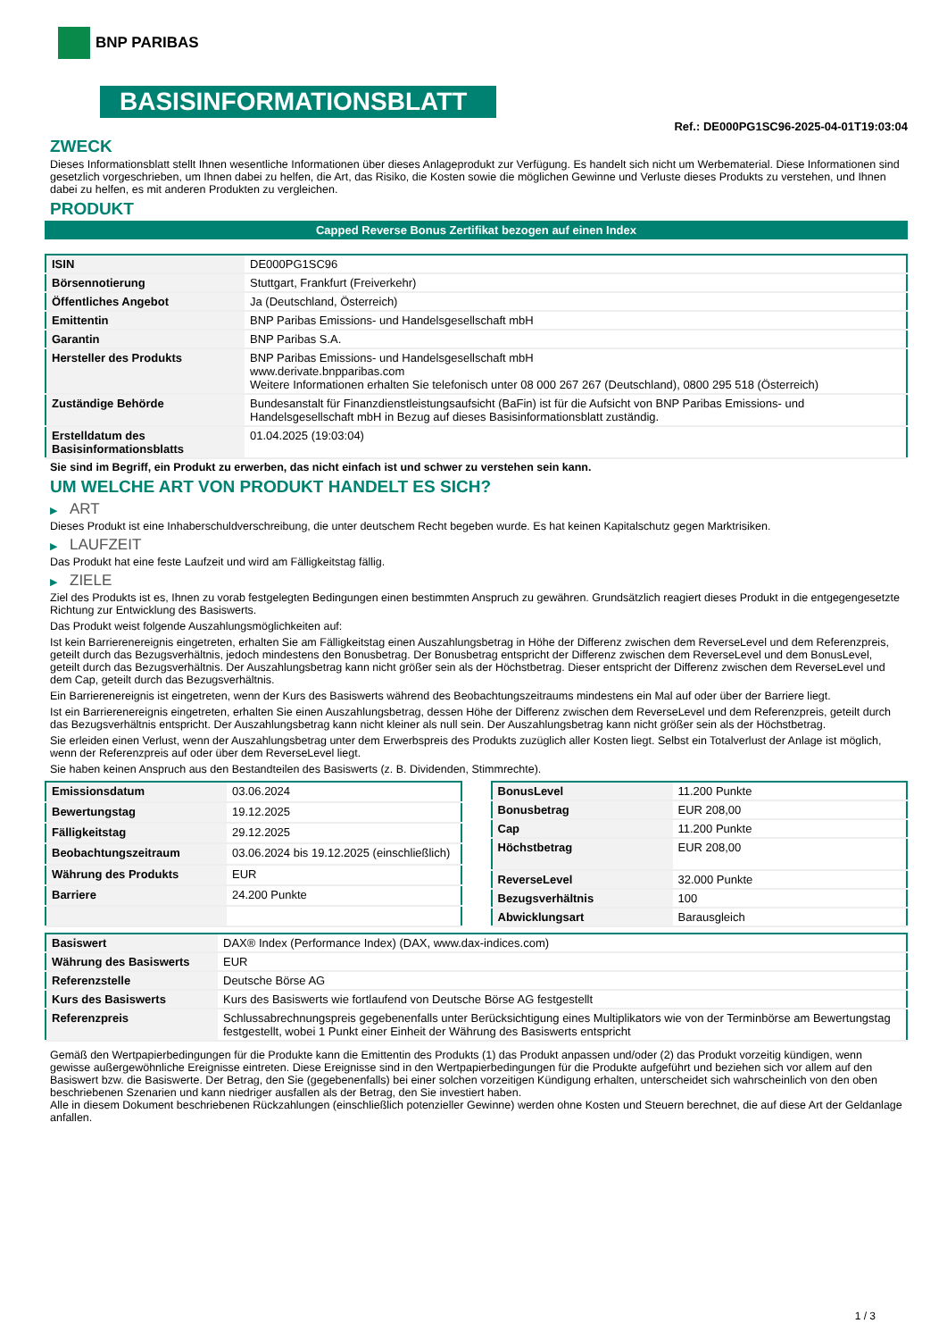BNP PARIBAS
BASISINFORMATIONSBLATT
Ref.: DE000PG1SC96-2025-04-01T19:03:04
ZWECK
Dieses Informationsblatt stellt Ihnen wesentliche Informationen über dieses Anlageprodukt zur Verfügung. Es handelt sich nicht um Werbematerial. Diese Informationen sind gesetzlich vorgeschrieben, um Ihnen dabei zu helfen, die Art, das Risiko, die Kosten sowie die möglichen Gewinne und Verluste dieses Produkts zu verstehen, und Ihnen dabei zu helfen, es mit anderen Produkten zu vergleichen.
PRODUKT
Capped Reverse Bonus Zertifikat bezogen auf einen Index
| ISIN | DE000PG1SC96 |
| Börsennotierung | Stuttgart, Frankfurt (Freiverkehr) |
| Öffentliches Angebot | Ja (Deutschland, Österreich) |
| Emittentin | BNP Paribas Emissions- und Handelsgesellschaft mbH |
| Garantin | BNP Paribas S.A. |
| Hersteller des Produkts | BNP Paribas Emissions- und Handelsgesellschaft mbH www.derivate.bnpparibas.com Weitere Informationen erhalten Sie telefonisch unter 08 000 267 267 (Deutschland), 0800 295 518 (Österreich) |
| Zuständige Behörde | Bundesanstalt für Finanzdienstleistungsaufsicht (BaFin) ist für die Aufsicht von BNP Paribas Emissions- und Handelsgesellschaft mbH in Bezug auf dieses Basisinformationsblatt zuständig. |
| Erstelldatum des Basisinformationsblatts | 01.04.2025 (19:03:04) |
Sie sind im Begriff, ein Produkt zu erwerben, das nicht einfach ist und schwer zu verstehen sein kann.
UM WELCHE ART VON PRODUKT HANDELT ES SICH?
▶ ART
Dieses Produkt ist eine Inhaberschuldverschreibung, die unter deutschem Recht begeben wurde. Es hat keinen Kapitalschutz gegen Marktrisiken.
▶ LAUFZEIT
Das Produkt hat eine feste Laufzeit und wird am Fälligkeitstag fällig.
▶ ZIELE
Ziel des Produkts ist es, Ihnen zu vorab festgelegten Bedingungen einen bestimmten Anspruch zu gewähren. Grundsätzlich reagiert dieses Produkt in die entgegengesetzte Richtung zur Entwicklung des Basiswerts.
Das Produkt weist folgende Auszahlungsmöglichkeiten auf:
Ist kein Barrierenereignis eingetreten, erhalten Sie am Fälligkeitstag einen Auszahlungsbetrag in Höhe der Differenz zwischen dem ReverseLevel und dem Referenzpreis, geteilt durch das Bezugsverhältnis, jedoch mindestens den Bonusbetrag. Der Bonusbetrag entspricht der Differenz zwischen dem ReverseLevel und dem BonusLevel, geteilt durch das Bezugsverhältnis. Der Auszahlungsbetrag kann nicht größer sein als der Höchstbetrag. Dieser entspricht der Differenz zwischen dem ReverseLevel und dem Cap, geteilt durch das Bezugsverhältnis.
Ein Barrierenereignis ist eingetreten, wenn der Kurs des Basiswerts während des Beobachtungszeitraums mindestens ein Mal auf oder über der Barriere liegt.
Ist ein Barrierenereignis eingetreten, erhalten Sie einen Auszahlungsbetrag, dessen Höhe der Differenz zwischen dem ReverseLevel und dem Referenzpreis, geteilt durch das Bezugsverhältnis entspricht. Der Auszahlungsbetrag kann nicht kleiner als null sein. Der Auszahlungsbetrag kann nicht größer sein als der Höchstbetrag.
Sie erleiden einen Verlust, wenn der Auszahlungsbetrag unter dem Erwerbspreis des Produkts zuzüglich aller Kosten liegt. Selbst ein Totalverlust der Anlage ist möglich, wenn der Referenzpreis auf oder über dem ReverseLevel liegt.
Sie haben keinen Anspruch aus den Bestandteilen des Basiswerts (z. B. Dividenden, Stimmrechte).
| Emissionsdatum | 03.06.2024 |
| Bewertungstag | 19.12.2025 |
| Fälligkeitstag | 29.12.2025 |
| Beobachtungszeitraum | 03.06.2024 bis 19.12.2025 (einschließlich) |
| Währung des Produkts | EUR |
| Barriere | 24.200 Punkte |
| BonusLevel | 11.200 Punkte |
| Bonusbetrag | EUR 208,00 |
| Cap | 11.200 Punkte |
| Höchstbetrag | EUR 208,00 |
| ReverseLevel | 32.000 Punkte |
| Bezugsverhältnis | 100 |
| Abwicklungsart | Barausgleich |
| Basiswert | DAX® Index (Performance Index) (DAX, www.dax-indices.com) |
| Währung des Basiswerts | EUR |
| Referenzstelle | Deutsche Börse AG |
| Kurs des Basiswerts | Kurs des Basiswerts wie fortlaufend von Deutsche Börse AG festgestellt |
| Referenzpreis | Schlussabrechnungspreis gegebenenfalls unter Berücksichtigung eines Multiplikators wie von der Terminbörse am Bewertungstag festgestellt, wobei 1 Punkt einer Einheit der Währung des Basiswerts entspricht |
Gemäß den Wertpapierbedingungen für die Produkte kann die Emittentin des Produkts (1) das Produkt anpassen und/oder (2) das Produkt vorzeitig kündigen, wenn gewisse außergewöhnliche Ereignisse eintreten. Diese Ereignisse sind in den Wertpapierbedingungen für die Produkte aufgeführt und beziehen sich vor allem auf den Basiswert bzw. die Basiswerte. Der Betrag, den Sie (gegebenenfalls) bei einer solchen vorzeitigen Kündigung erhalten, unterscheidet sich wahrscheinlich von den oben beschriebenen Szenarien und kann niedriger ausfallen als der Betrag, den Sie investiert haben.
Alle in diesem Dokument beschriebenen Rückzahlungen (einschließlich potenzieller Gewinne) werden ohne Kosten und Steuern berechnet, die auf diese Art der Geldanlage anfallen.
1 / 3